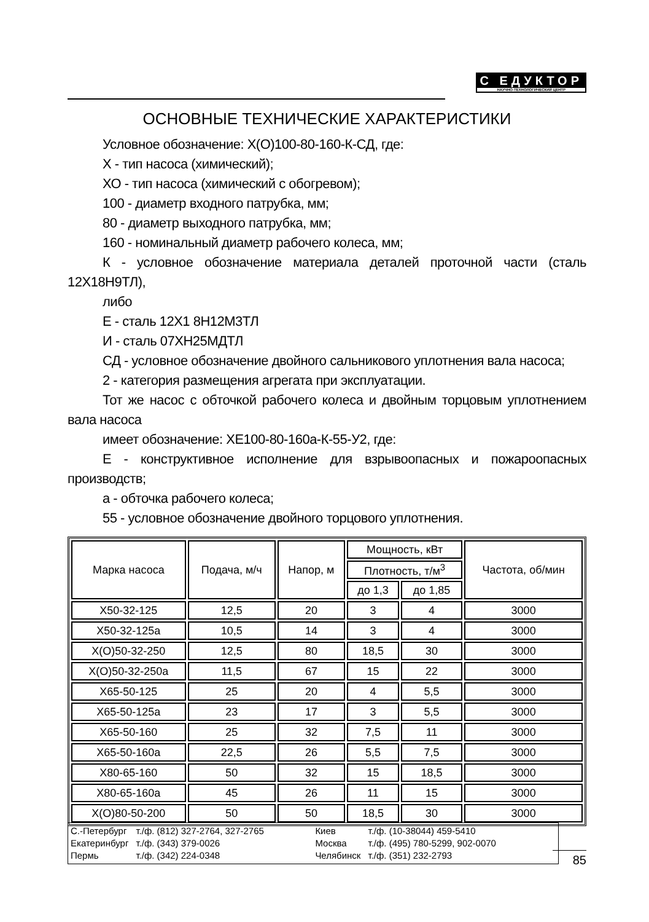С ЕДУКТОР
НАУЧНО-ТЕХНОЛОГИЧЕСКИЙ ЦЕНТР
ОСНОВНЫЕ ТЕХНИЧЕСКИЕ ХАРАКТЕРИСТИКИ
Условное обозначение: Х(О)100-80-160-К-СД, где:
Х - тип насоса (химический);
ХО - тип насоса (химический с обогревом);
100 - диаметр входного патрубка, мм;
80 - диаметр выходного патрубка, мм;
160 - номинальный диаметр рабочего колеса, мм;
К - условное обозначение материала деталей проточной части (сталь 12Х18Н9ТЛ),
либо
Е - сталь 12Х1 8Н12М3ТЛ
И - сталь 07ХН25МДТЛ
СД - условное обозначение двойного сальникового уплотнения вала насоса;
2 - категория размещения агрегата при эксплуатации.
Тот же насос с обточкой рабочего колеса и двойным торцовым уплотнением вала насоса
имеет обозначение: ХЕ100-80-160а-К-55-У2, где:
Е - конструктивное исполнение для взрывоопасных и пожароопасных производств;
а - обточка рабочего колеса;
55 - условное обозначение двойного торцового уплотнения.
| Марка насоса | Подача, м/ч | Напор, м | Мощность, кВт | | Частота, об/мин |
| --- | --- | --- | --- | --- | --- |
| | | | Плотность, т/м<sup>3</sup> | | |
| | | | до 1,3 | до 1,85 | |
| Х50-32-125 | 12,5 | 20 | 3 | 4 | 3000 |
| Х50-32-125а | 10,5 | 14 | 3 | 4 | 3000 |
| Х(О)50-32-250 | 12,5 | 80 | 18,5 | 30 | 3000 |
| Х(О)50-32-250а | 11,5 | 67 | 15 | 22 | 3000 |
| Х65-50-125 | 25 | 20 | 4 | 5,5 | 3000 |
| Х65-50-125а | 23 | 17 | 3 | 5,5 | 3000 |
| Х65-50-160 | 25 | 32 | 7,5 | 11 | 3000 |
| Х65-50-160а | 22,5 | 26 | 5,5 | 7,5 | 3000 |
| Х80-65-160 | 50 | 32 | 15 | 18,5 | 3000 |
| Х80-65-160а | 45 | 26 | 11 | 15 | 3000 |
| Х(О)80-50-200 | 50 | 50 | 18,5 | 30 | 3000 |
С.-Петербург
Екатеринбург
Пермь
т./ф. (812) 327-2764, 327-2765
т./ф. (343) 379-0026
т./ф. (342) 224-0348
Киев
Москва
Челябинск
т./ф. (10-38044) 459-5410
т./ф. (495) 780-5299, 902-0070
т./ф. (351) 232-2793
85